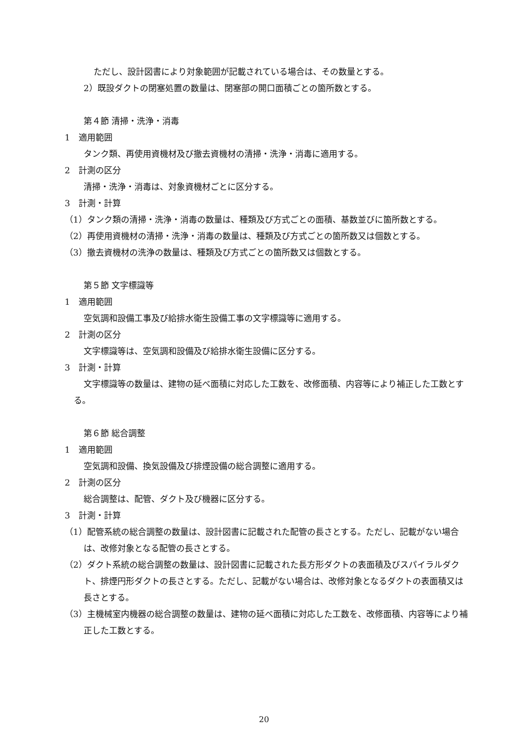ただし、設計図書により対象範囲が記載されている場合は、その数量とする。
2）既設ダクトの閉塞処置の数量は、閉塞部の開口面積ごとの箇所数とする。
第４節 清掃・洗浄・消毒
1　適用範囲
タンク類、再使用資機材及び撤去資機材の清掃・洗浄・消毒に適用する。
2　計測の区分
清掃・洗浄・消毒は、対象資機材ごとに区分する。
3　計測・計算
（1）タンク類の清掃・洗浄・消毒の数量は、種類及び方式ごとの面積、基数並びに箇所数とする。
（2）再使用資機材の清掃・洗浄・消毒の数量は、種類及び方式ごとの箇所数又は個数とする。
（3）撤去資機材の洗浄の数量は、種類及び方式ごとの箇所数又は個数とする。
第５節 文字標識等
1　適用範囲
空気調和設備工事及び給排水衛生設備工事の文字標識等に適用する。
2　計測の区分
文字標識等は、空気調和設備及び給排水衛生設備に区分する。
3　計測・計算
文字標識等の数量は、建物の延べ面積に対応した工数を、改修面積、内容等により補正した工数とする。
第６節 総合調整
1　適用範囲
空気調和設備、換気設備及び排煙設備の総合調整に適用する。
2　計測の区分
総合調整は、配管、ダクト及び機器に区分する。
3　計測・計算
（1）配管系統の総合調整の数量は、設計図書に記載された配管の長さとする。ただし、記載がない場合は、改修対象となる配管の長さとする。
（2）ダクト系統の総合調整の数量は、設計図書に記載された長方形ダクトの表面積及びスパイラルダクト、排煙円形ダクトの長さとする。ただし、記載がない場合は、改修対象となるダクトの表面積又は長さとする。
（3）主機械室内機器の総合調整の数量は、建物の延べ面積に対応した工数を、改修面積、内容等により補正した工数とする。
20